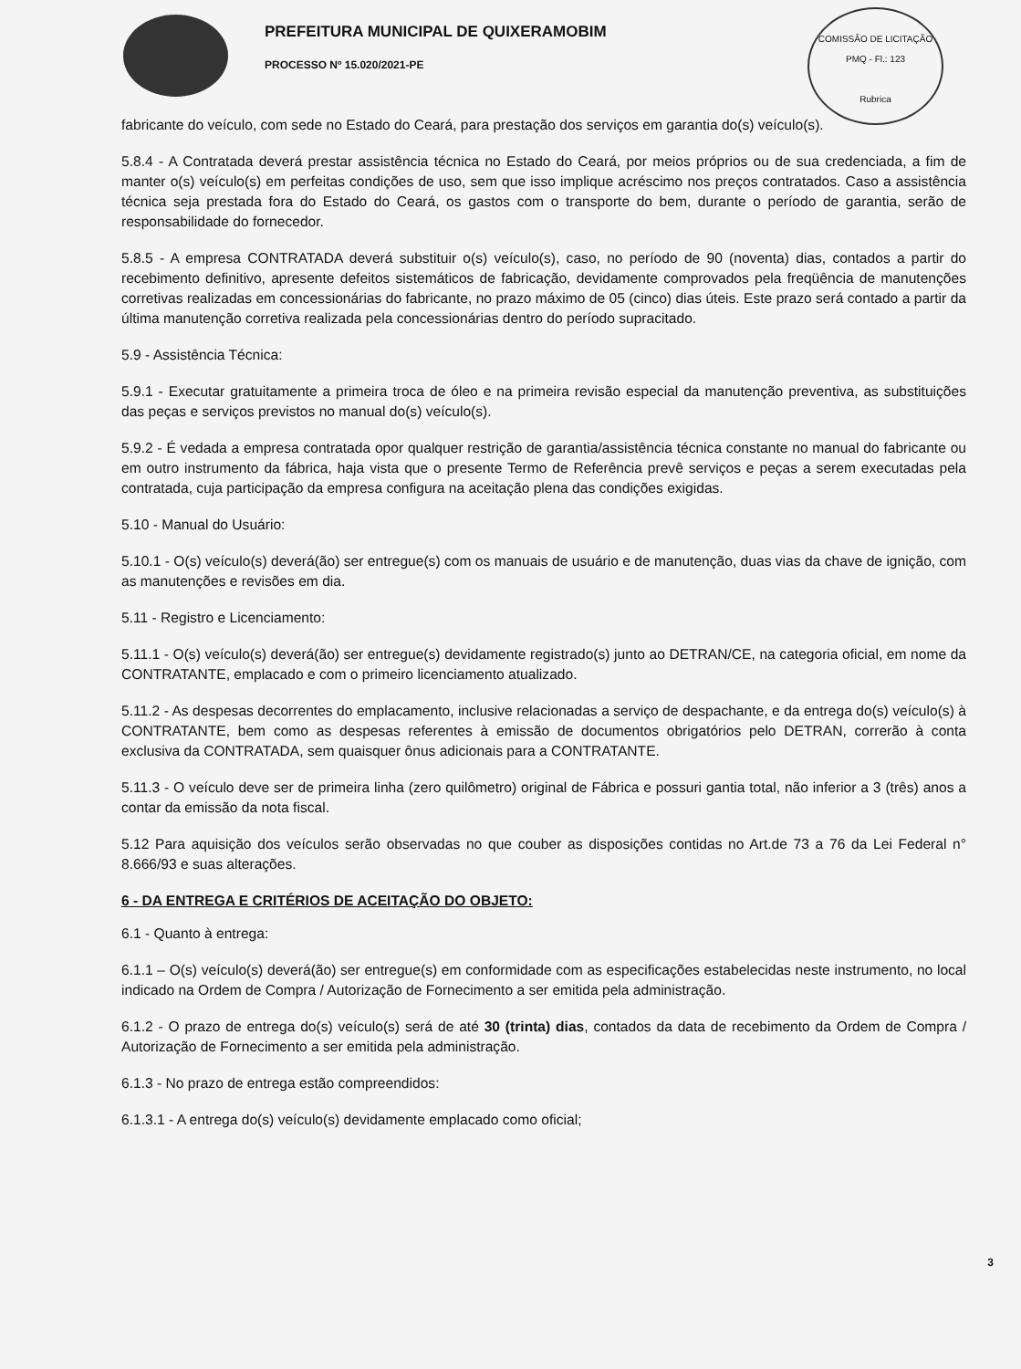PREFEITURA MUNICIPAL DE QUIXERAMOBIM
PROCESSO Nº 15.020/2021-PE
COMISSÃO DE LICITAÇÃO
PMQ - Fl.: 123
Rubrica
fabricante do veículo, com sede no Estado do Ceará, para prestação dos serviços em garantia do(s) veículo(s).
5.8.4 - A Contratada deverá prestar assistência técnica no Estado do Ceará, por meios próprios ou de sua credenciada, a fim de manter o(s) veículo(s) em perfeitas condições de uso, sem que isso implique acréscimo nos preços contratados. Caso a assistência técnica seja prestada fora do Estado do Ceará, os gastos com o transporte do bem, durante o período de garantia, serão de responsabilidade do fornecedor.
5.8.5 - A empresa CONTRATADA deverá substituir o(s) veículo(s), caso, no período de 90 (noventa) dias, contados a partir do recebimento definitivo, apresente defeitos sistemáticos de fabricação, devidamente comprovados pela freqüência de manutenções corretivas realizadas em concessionárias do fabricante, no prazo máximo de 05 (cinco) dias úteis. Este prazo será contado a partir da última manutenção corretiva realizada pela concessionárias dentro do período supracitado.
5.9 - Assistência Técnica:
5.9.1 - Executar gratuitamente a primeira troca de óleo e na primeira revisão especial da manutenção preventiva, as substituições das peças e serviços previstos no manual do(s) veículo(s).
5.9.2 - É vedada a empresa contratada opor qualquer restrição de garantia/assistência técnica constante no manual do fabricante ou em outro instrumento da fábrica, haja vista que o presente Termo de Referência prevê serviços e peças a serem executadas pela contratada, cuja participação da empresa configura na aceitação plena das condições exigidas.
5.10 - Manual do Usuário:
5.10.1 - O(s) veículo(s) deverá(ão) ser entregue(s) com os manuais de usuário e de manutenção, duas vias da chave de ignição, com as manutenções e revisões em dia.
5.11 - Registro e Licenciamento:
5.11.1 - O(s) veículo(s) deverá(ão) ser entregue(s) devidamente registrado(s) junto ao DETRAN/CE, na categoria oficial, em nome da CONTRATANTE, emplacado e com o primeiro licenciamento atualizado.
5.11.2 - As despesas decorrentes do emplacamento, inclusive relacionadas a serviço de despachante, e da entrega do(s) veículo(s) à CONTRATANTE, bem como as despesas referentes à emissão de documentos obrigatórios pelo DETRAN, correrão à conta exclusiva da CONTRATADA, sem quaisquer ônus adicionais para a CONTRATANTE.
5.11.3 - O veículo deve ser de primeira linha (zero quilômetro) original de Fábrica e possuri gantia total, não inferior a 3 (três) anos a contar da emissão da nota fiscal.
5.12 Para aquisição dos veículos serão observadas no que couber as disposições contidas no Art.de 73 a 76 da Lei Federal n° 8.666/93 e suas alterações.
6 - DA ENTREGA E CRITÉRIOS DE ACEITAÇÃO DO OBJETO:
6.1 - Quanto à entrega:
6.1.1 – O(s) veículo(s) deverá(ão) ser entregue(s) em conformidade com as especificações estabelecidas neste instrumento, no local indicado na Ordem de Compra / Autorização de Fornecimento a ser emitida pela administração.
6.1.2 - O prazo de entrega do(s) veículo(s) será de até 30 (trinta) dias, contados da data de recebimento da Ordem de Compra / Autorização de Fornecimento a ser emitida pela administração.
6.1.3 - No prazo de entrega estão compreendidos:
6.1.3.1 - A entrega do(s) veículo(s) devidamente emplacado como oficial;
3